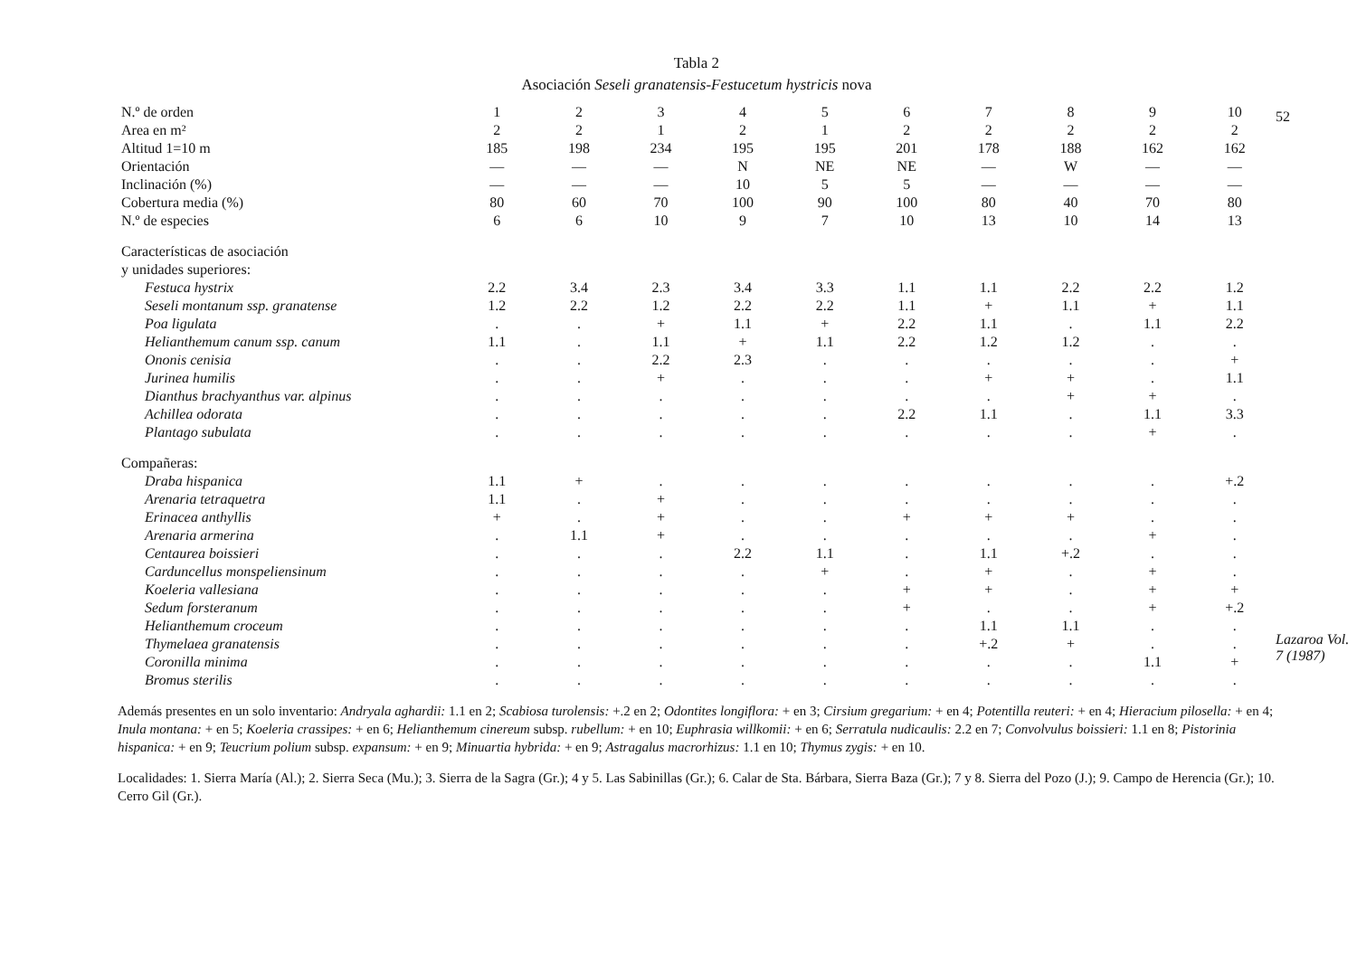Tabla 2
Asociación Seseli granatensis-Festucetum hystricis nova
| N.º de orden | 1 | 2 | 3 | 4 | 5 | 6 | 7 | 8 | 9 | 10 |
| --- | --- | --- | --- | --- | --- | --- | --- | --- | --- | --- |
| Area en m² | 2 | 2 | 1 | 2 | 1 | 2 | 2 | 2 | 2 | 2 |
| Altitud 1=10 m | 185 | 198 | 234 | 195 | 195 | 201 | 178 | 188 | 162 | 162 |
| Orientación | — | — | — | N | NE | NE | — | W | — | — |
| Inclinación (%) | — | — | — | 10 | 5 | 5 | — | — | — | — |
| Cobertura media (%) | 80 | 60 | 70 | 100 | 90 | 100 | 80 | 40 | 70 | 80 |
| N.º de especies | 6 | 6 | 10 | 9 | 7 | 10 | 13 | 10 | 14 | 13 |
| Características de asociación y unidades superiores: | | | | | | | | | | |
| Festuca hystrix | 2.2 | 3.4 | 2.3 | 3.4 | 3.3 | 1.1 | 1.1 | 2.2 | 2.2 | 1.2 |
| Seseli montanum ssp. granatense | 1.2 | 2.2 | 1.2 | 2.2 | 2.2 | 1.1 | + | 1.1 | + | 1.1 |
| Poa ligulata | . | . | + | 1.1 | + | 2.2 | 1.1 | . | 1.1 | 2.2 |
| Helianthemum canum ssp. canum | 1.1 | . | 1.1 | + | 1.1 | 2.2 | 1.2 | 1.2 | . | . |
| Ononis cenisia | . | . | 2.2 | 2.3 | . | . | . | . | . | + |
| Jurinea humilis | . | . | + | . | . | . | + | + | . | 1.1 |
| Dianthus brachyanthus var. alpinus | . | . | . | . | . | . | . | + | + | . |
| Achillea odorata | . | . | . | . | . | 2.2 | 1.1 | . | 1.1 | 3.3 |
| Plantago subulata | . | . | . | . | . | . | . | . | + | . |
| Compañeras: | | | | | | | | | | |
| Draba hispanica | 1.1 | + | . | . | . | . | . | . | . | +.2 |
| Arenaria tetraquetra | 1.1 | . | + | . | . | . | . | . | . | . |
| Erinacea anthyllis | + | . | + | . | . | + | + | + | . | . |
| Arenaria armerina | . | 1.1 | + | . | . | . | . | . | + | . |
| Centaurea boissieri | . | . | . | 2.2 | 1.1 | . | 1.1 | +.2 | . | . |
| Carduncellus monspeliensinum | . | . | . | . | + | . | + | . | + | . |
| Koeleria vallesiana | . | . | . | . | . | + | + | . | + | + |
| Sedum forsteranum | . | . | . | . | . | + | . | . | + | +.2 |
| Helianthemum croceum | . | . | . | . | . | . | 1.1 | 1.1 | . | . |
| Thymelaea granatensis | . | . | . | . | . | . | +.2 | + | . | . |
| Coronilla minima | . | . | . | . | . | . | . | . | 1.1 | + |
| Bromus sterilis | . | . | . | . | . | . | . | . | . | . |
Además presentes en un solo inventario: Andryala aghardii: 1.1 en 2; Scabiosa turolensis: +.2 en 2; Odontites longiflora: + en 3; Cirsium gregarium: + en 4; Potentilla reuteri: + en 4; Hieracium pilosella: + en 4; Inula montana: + en 5; Koeleria crassipes: + en 6; Helianthemum cinereum subsp. rubellum: + en 10; Euphrasia willkomii: + en 6; Serratula nudicaulis: 2.2 en 7; Convolvulus boissieri: 1.1 en 8; Pistorinia hispanica: + en 9; Teucrium polium subsp. expansum: + en 9; Minuartia hybrida: + en 9; Astragalus macrorhizus: 1.1 en 10; Thymus zygis: + en 10.
Localidades: 1. Sierra María (Al.); 2. Sierra Seca (Mu.); 3. Sierra de la Sagra (Gr.); 4 y 5. Las Sabinillas (Gr.); 6. Calar de Sta. Bárbara, Sierra Baza (Gr.); 7 y 8. Sierra del Pozo (J.); 9. Campo de Herencia (Gr.); 10. Cerro Gil (Gr.).
52
Lazaroa Vol. 7 (1987)